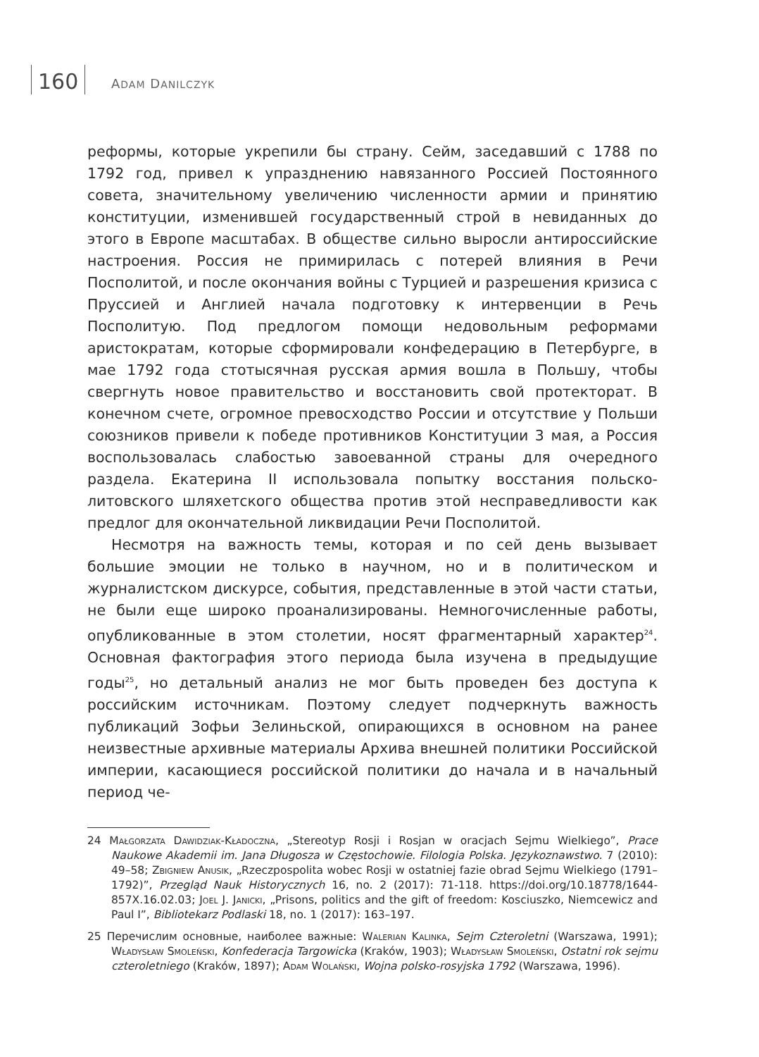160 ADAM DANILCZYK
реформы, которые укрепили бы страну. Сейм, заседавший с 1788 по 1792 год, привел к упразднению навязанного Россией Постоянного совета, значительному увеличению численности армии и принятию конституции, изменившей государственный строй в невиданных до этого в Европе масштабах. В обществе сильно выросли антироссийские настроения. Россия не примирилась с потерей влияния в Речи Посполитой, и после окончания войны с Турцией и разрешения кризиса с Пруссией и Англией начала подготовку к интервенции в Речь Посполитую. Под предлогом помощи недовольным реформами аристократам, которые сформировали конфедерацию в Петербурге, в мае 1792 года стотысячная русская армия вошла в Польшу, чтобы свергнуть новое правительство и восстановить свой протекторат. В конечном счете, огромное превосходство России и отсутствие у Польши союзников привели к победе противников Конституции 3 мая, а Россия воспользовалась слабостью завоеванной страны для очередного раздела. Екатерина II использовала попытку восстания польско-литовского шляхетского общества против этой несправедливости как предлог для окончательной ликвидации Речи Посполитой.
Несмотря на важность темы, которая и по сей день вызывает большие эмоции не только в научном, но и в политическом и журналистском дискурсе, события, представленные в этой части статьи, не были еще широко проанализированы. Немногочисленные работы, опубликованные в этом столетии, носят фрагментарный характер<sup>24</sup>. Основная фактография этого периода была изучена в предыдущие годы<sup>25</sup>, но детальный анализ не мог быть проведен без доступа к российским источникам. Поэтому следует подчеркнуть важность публикаций Зофьи Зелиньской, опирающихся в основном на ранее неизвестные архивные материалы Архива внешней политики Российской империи, касающиеся российской политики до начала и в начальный период че-
24 Małgorzata Dawidziak-Kładoczna, „Stereotyp Rosji i Rosjan w oracjach Sejmu Wielkiego”, Prace Naukowe Akademii im. Jana Długosza w Częstochowie. Filologia Polska. Językoznawstwo. 7 (2010): 49–58; Zbigniew Anusik, „Rzeczpospolita wobec Rosji w ostatniej fazie obrad Sejmu Wielkiego (1791–1792)”, Przegląd Nauk Historycznych 16, no. 2 (2017): 71-118. https://doi.org/10.18778/1644-857X.16.02.03; Joel J. Janicki, „Prisons, politics and the gift of freedom: Kosciuszko, Niemcewicz and Paul I”, Bibliotekarz Podlaski 18, no. 1 (2017): 163–197.
25 Перечислим основные, наиболее важные: Walerian Kalinka, Sejm Czteroletni (Warszawa, 1991); Władysław Smoleński, Konfederacja Targowicka (Kraków, 1903); Władysław Smoleński, Ostatni rok sejmu czteroletniego (Kraków, 1897); Adam Wolański, Wojna polsko-rosyjska 1792 (Warszawa, 1996).